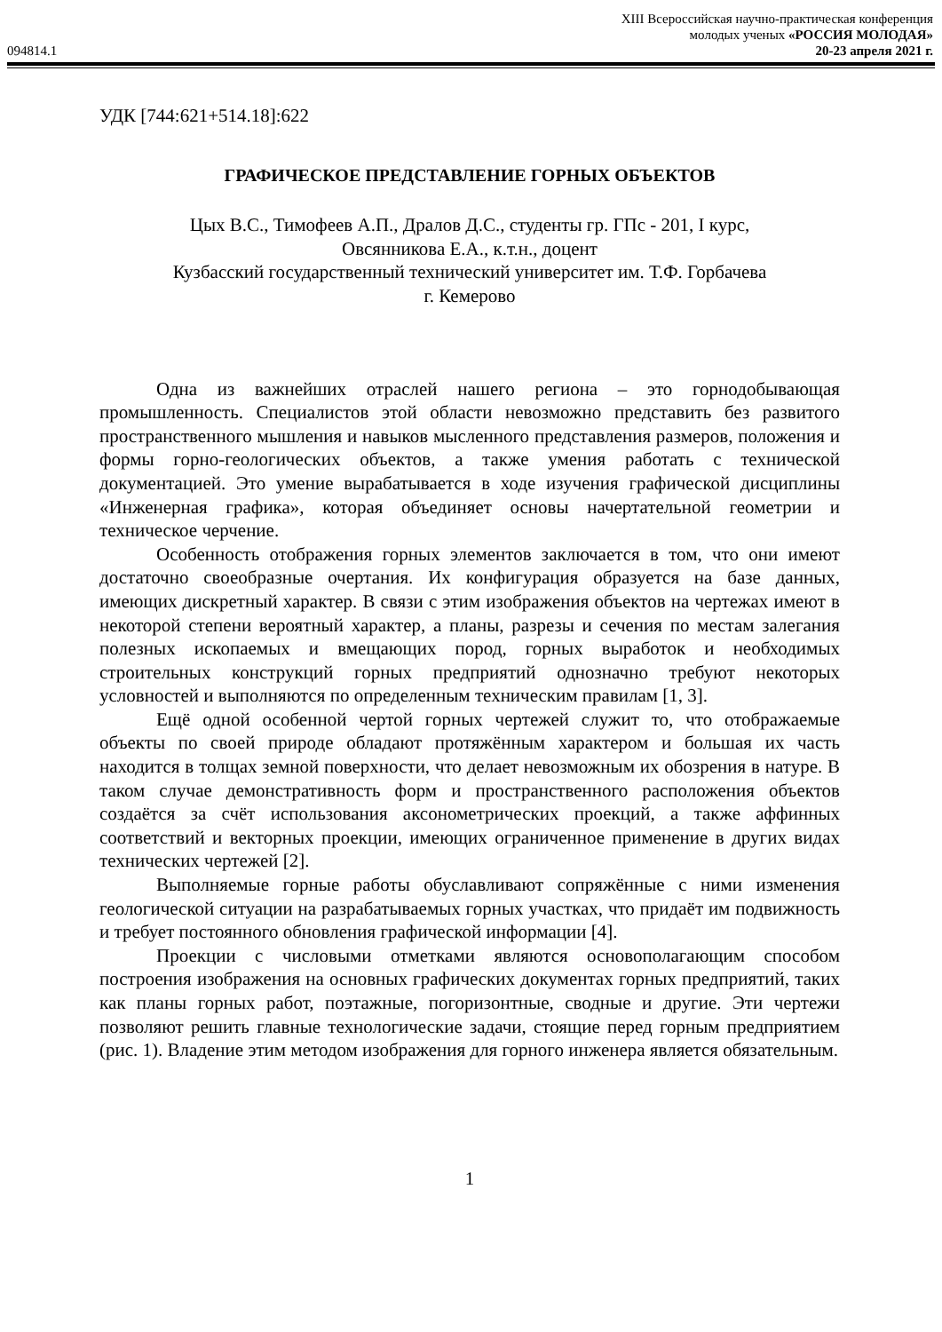XIII Всероссийская научно-практическая конференция
молодых ученых «РОССИЯ МОЛОДАЯ»
094814.1 20-23 апреля 2021 г.
УДК [744:621+514.18]:622
ГРАФИЧЕСКОЕ ПРЕДСТАВЛЕНИЕ ГОРНЫХ ОБЪЕКТОВ
Цых В.С., Тимофеев А.П., Дралов Д.С., студенты гр. ГПс - 201, I курс,
Овсянникова Е.А., к.т.н., доцент
Кузбасский государственный технический университет им. Т.Ф. Горбачева
г. Кемерово
Одна из важнейших отраслей нашего региона – это горнодобывающая промышленность. Специалистов этой области невозможно представить без развитого пространственного мышления и навыков мысленного представления размеров, положения и формы горно-геологических объектов, а также умения работать с технической документацией. Это умение вырабатывается в ходе изучения графической дисциплины «Инженерная графика», которая объединяет основы начертательной геометрии и техническое черчение.
Особенность отображения горных элементов заключается в том, что они имеют достаточно своеобразные очертания. Их конфигурация образуется на базе данных, имеющих дискретный характер. В связи с этим изображения объектов на чертежах имеют в некоторой степени вероятный характер, а планы, разрезы и сечения по местам залегания полезных ископаемых и вмещающих пород, горных выработок и необходимых строительных конструкций горных предприятий однозначно требуют некоторых условностей и выполняются по определенным техническим правилам [1, 3].
Ещё одной особенной чертой горных чертежей служит то, что отображаемые объекты по своей природе обладают протяжённым характером и большая их часть находится в толщах земной поверхности, что делает невозможным их обозрения в натуре. В таком случае демонстративность форм и пространственного расположения объектов создаётся за счёт использования аксонометрических проекций, а также аффинных соответствий и векторных проекции, имеющих ограниченное применение в других видах технических чертежей [2].
Выполняемые горные работы обуславливают сопряжённые с ними изменения геологической ситуации на разрабатываемых горных участках, что придаёт им подвижность и требует постоянного обновления графической информации [4].
Проекции с числовыми отметками являются основополагающим способом построения изображения на основных графических документах горных предприятий, таких как планы горных работ, поэтажные, погоризонтные, сводные и другие. Эти чертежи позволяют решить главные технологические задачи, стоящие перед горным предприятием (рис. 1). Владение этим методом изображения для горного инженера является обязательным.
1